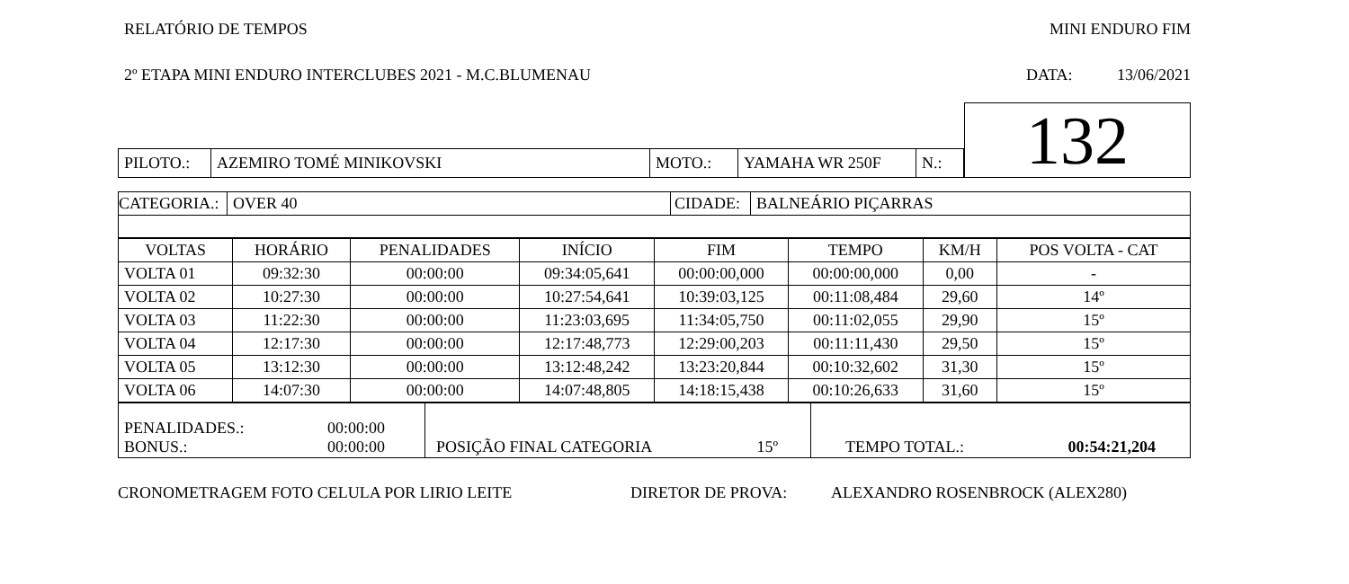RELATÓRIO DE TEMPOS MINI ENDURO FIM
2º ETAPA MINI ENDURO INTERCLUBES 2021 - M.C.BLUMENAU DATA: 13/06/2021
| | | | | | | 132 |
| PILOTO.: | AZEMIRO TOMÉ MINIKOVSKI | MOTO.: | YAMAHA WR 250F | N.: | | |
| CATEGORIA.: | OVER 40 | CIDADE: | BALNEÁRIO PIÇARRAS |
| VOLTAS | HORÁRIO | PENALIDADES | INÍCIO | FIM | TEMPO | KM/H | POS VOLTA - CAT |
| --- | --- | --- | --- | --- | --- | --- | --- |
| VOLTA 01 | 09:32:30 | 00:00:00 | 09:34:05,641 | 00:00:00,000 | 00:00:00,000 | 0,00 | - |
| VOLTA 02 | 10:27:30 | 00:00:00 | 10:27:54,641 | 10:39:03,125 | 00:11:08,484 | 29,60 | 14º |
| VOLTA 03 | 11:22:30 | 00:00:00 | 11:23:03,695 | 11:34:05,750 | 00:11:02,055 | 29,90 | 15º |
| VOLTA 04 | 12:17:30 | 00:00:00 | 12:17:48,773 | 12:29:00,203 | 00:11:11,430 | 29,50 | 15º |
| VOLTA 05 | 13:12:30 | 00:00:00 | 13:12:48,242 | 13:23:20,844 | 00:10:32,602 | 31,30 | 15º |
| VOLTA 06 | 14:07:30 | 00:00:00 | 14:07:48,805 | 14:18:15,438 | 00:10:26,633 | 31,60 | 15º |
| PENALIDADES.: 00:00:00 BONUS.: 00:00:00 | POSIÇÃO FINAL CATEGORIA 15º | TEMPO TOTAL.: 00:54:21,204 |
CRONOMETRAGEM FOTO CELULA POR LIRIO LEITE DIRETOR DE PROVA: ALEXANDRO ROSENBROCK (ALEX280)